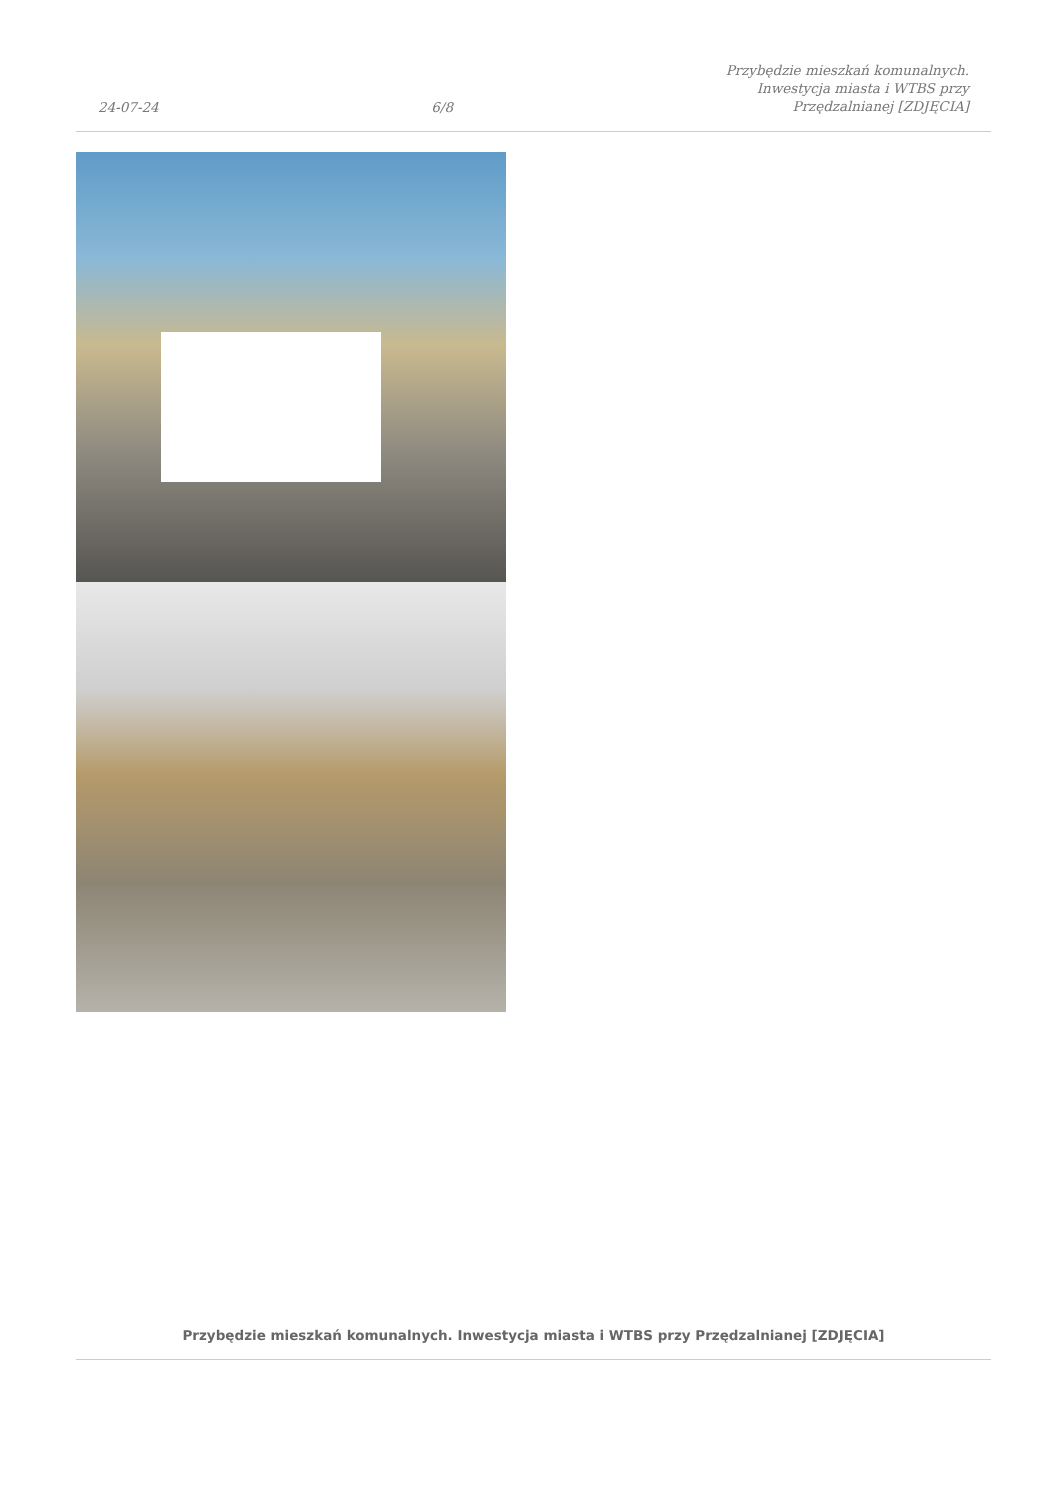24-07-24
6/8
Przybędzie mieszkań komunalnych.
Inwestycja miasta i WTBS przy
Przędzalnianej [ZDJĘCIA]
Przybędzie mieszkań komunalnych. Inwestycja miasta i WTBS przy Przędzalnianej [ZDJĘCIA]